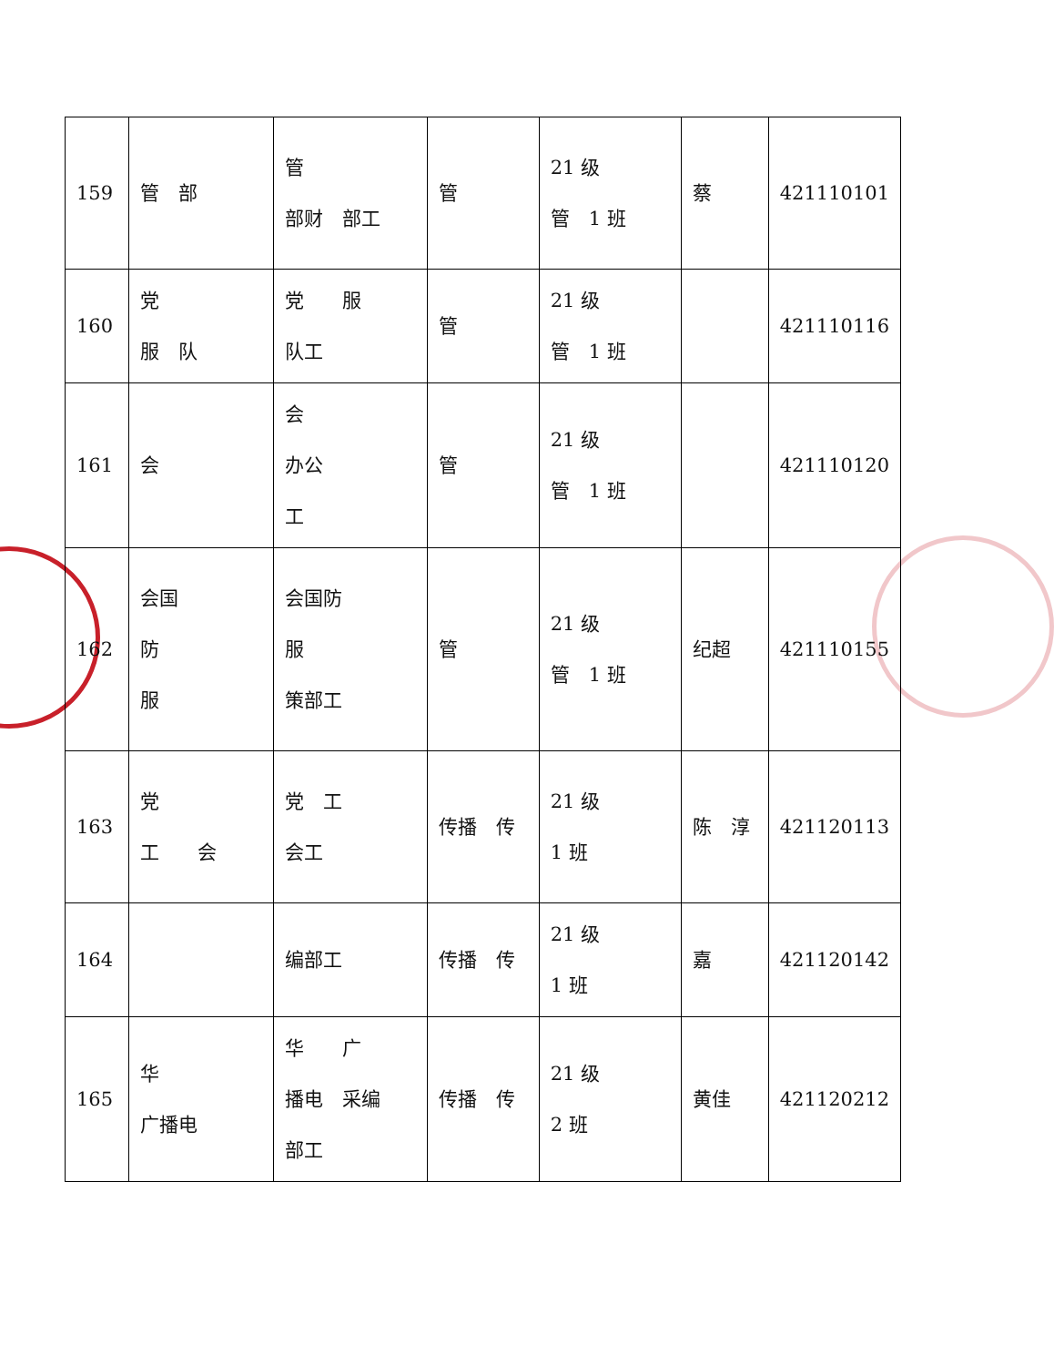| 159 | 管 部 | 管 部财 部工 | 管 | 21 级 管 1 班 | 蔡 | 421110101 |
| 160 | 党 服 队 | 党 服 队工 | 管 | 21 级 管 1 班 | | 421110116 |
| 161 | 会 | 会 办公 工 | 管 | 21 级 管 1 班 | | 421110120 |
| 162 | 会国 防 服 | 会国防 服 策部工 | 管 | 21 级 管 1 班 | 纪超 | 421110155 |
| 163 | 党 工 会 | 党 工 会工 | 传播 传 | 21 级 1 班 | 陈 淳 | 421120113 |
| 164 | | 编部工 | 传播 传 | 21 级 1 班 | 嘉 | 421120142 |
| 165 | 华 广播电 | 华 广 播电 采编 部工 | 传播 传 | 21 级 2 班 | 黄佳 | 421120212 |